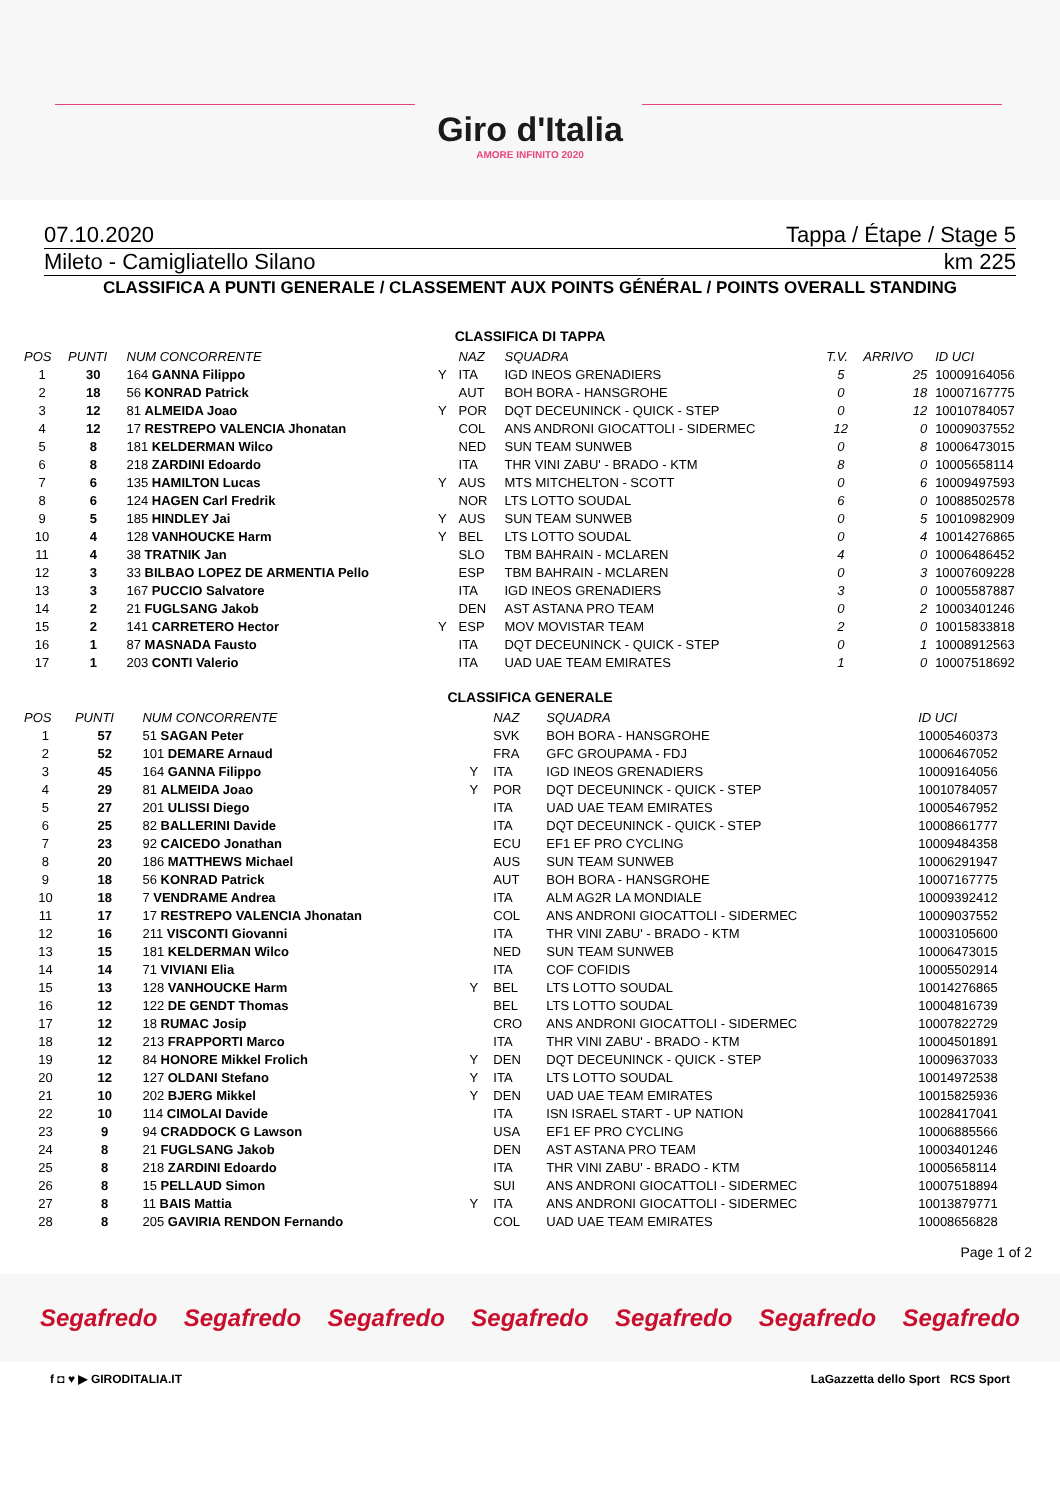Giro d'Italia
AMORE INFINITO 2020
07.10.2020 Tappa / Étape / Stage 5
Mileto - Camigliatello Silano km 225
CLASSIFICA A PUNTI GENERALE / CLASSEMENT AUX POINTS GÉNÉRAL / POINTS OVERALL STANDING
CLASSIFICA DI TAPPA
| POS | PUNTI | NUM CONCORRENTE | | NAZ | SQUADRA | T.V. | ARRIVO | ID UCI |
| --- | --- | --- | --- | --- | --- | --- | --- | --- |
| 1 | 30 | 164 GANNA Filippo | Y | ITA | IGD INEOS GRENADIERS | 5 | 25 | 10009164056 |
| 2 | 18 | 56 KONRAD Patrick | | AUT | BOH BORA - HANSGROHE | 0 | 18 | 10007167775 |
| 3 | 12 | 81 ALMEIDA Joao | Y | POR | DQT DECEUNINCK - QUICK - STEP | 0 | 12 | 10010784057 |
| 4 | 12 | 17 RESTREPO VALENCIA Jhonatan | | COL | ANS ANDRONI GIOCATTOLI - SIDERMEC | 12 | 0 | 10009037552 |
| 5 | 8 | 181 KELDERMAN Wilco | | NED | SUN TEAM SUNWEB | 0 | 8 | 10006473015 |
| 6 | 8 | 218 ZARDINI Edoardo | | ITA | THR VINI ZABU' - BRADO - KTM | 8 | 0 | 10005658114 |
| 7 | 6 | 135 HAMILTON Lucas | Y | AUS | MTS MITCHELTON - SCOTT | 0 | 6 | 10009497593 |
| 8 | 6 | 124 HAGEN Carl Fredrik | | NOR | LTS LOTTO SOUDAL | 6 | 0 | 10088502578 |
| 9 | 5 | 185 HINDLEY Jai | Y | AUS | SUN TEAM SUNWEB | 0 | 5 | 10010982909 |
| 10 | 4 | 128 VANHOUCKE Harm | Y | BEL | LTS LOTTO SOUDAL | 0 | 4 | 10014276865 |
| 11 | 4 | 38 TRATNIK Jan | | SLO | TBM BAHRAIN - MCLAREN | 4 | 0 | 10006486452 |
| 12 | 3 | 33 BILBAO LOPEZ DE ARMENTIA Pello | | ESP | TBM BAHRAIN - MCLAREN | 0 | 3 | 10007609228 |
| 13 | 3 | 167 PUCCIO Salvatore | | ITA | IGD INEOS GRENADIERS | 3 | 0 | 10005587887 |
| 14 | 2 | 21 FUGLSANG Jakob | | DEN | AST ASTANA PRO TEAM | 0 | 2 | 10003401246 |
| 15 | 2 | 141 CARRETERO Hector | Y | ESP | MOV MOVISTAR TEAM | 2 | 0 | 10015833818 |
| 16 | 1 | 87 MASNADA Fausto | | ITA | DQT DECEUNINCK - QUICK - STEP | 0 | 1 | 10008912563 |
| 17 | 1 | 203 CONTI Valerio | | ITA | UAD UAE TEAM EMIRATES | 1 | 0 | 10007518692 |
CLASSIFICA GENERALE
| POS | PUNTI | NUM CONCORRENTE | | NAZ | SQUADRA | ID UCI |
| --- | --- | --- | --- | --- | --- | --- |
| 1 | 57 | 51 SAGAN Peter | | SVK | BOH BORA - HANSGROHE | 10005460373 |
| 2 | 52 | 101 DEMARE Arnaud | | FRA | GFC GROUPAMA - FDJ | 10006467052 |
| 3 | 45 | 164 GANNA Filippo | Y | ITA | IGD INEOS GRENADIERS | 10009164056 |
| 4 | 29 | 81 ALMEIDA Joao | Y | POR | DQT DECEUNINCK - QUICK - STEP | 10010784057 |
| 5 | 27 | 201 ULISSI Diego | | ITA | UAD UAE TEAM EMIRATES | 10005467952 |
| 6 | 25 | 82 BALLERINI Davide | | ITA | DQT DECEUNINCK - QUICK - STEP | 10008661777 |
| 7 | 23 | 92 CAICEDO Jonathan | | ECU | EF1 EF PRO CYCLING | 10009484358 |
| 8 | 20 | 186 MATTHEWS Michael | | AUS | SUN TEAM SUNWEB | 10006291947 |
| 9 | 18 | 56 KONRAD Patrick | | AUT | BOH BORA - HANSGROHE | 10007167775 |
| 10 | 18 | 7 VENDRAME Andrea | | ITA | ALM AG2R LA MONDIALE | 10009392412 |
| 11 | 17 | 17 RESTREPO VALENCIA Jhonatan | | COL | ANS ANDRONI GIOCATTOLI - SIDERMEC | 10009037552 |
| 12 | 16 | 211 VISCONTI Giovanni | | ITA | THR VINI ZABU' - BRADO - KTM | 10003105600 |
| 13 | 15 | 181 KELDERMAN Wilco | | NED | SUN TEAM SUNWEB | 10006473015 |
| 14 | 14 | 71 VIVIANI Elia | | ITA | COF COFIDIS | 10005502914 |
| 15 | 13 | 128 VANHOUCKE Harm | Y | BEL | LTS LOTTO SOUDAL | 10014276865 |
| 16 | 12 | 122 DE GENDT Thomas | | BEL | LTS LOTTO SOUDAL | 10004816739 |
| 17 | 12 | 18 RUMAC Josip | | CRO | ANS ANDRONI GIOCATTOLI - SIDERMEC | 10007822729 |
| 18 | 12 | 213 FRAPPORTI Marco | | ITA | THR VINI ZABU' - BRADO - KTM | 10004501891 |
| 19 | 12 | 84 HONORE Mikkel Frolich | Y | DEN | DQT DECEUNINCK - QUICK - STEP | 10009637033 |
| 20 | 12 | 127 OLDANI Stefano | Y | ITA | LTS LOTTO SOUDAL | 10014972538 |
| 21 | 10 | 202 BJERG Mikkel | Y | DEN | UAD UAE TEAM EMIRATES | 10015825936 |
| 22 | 10 | 114 CIMOLAI Davide | | ITA | ISN ISRAEL START - UP NATION | 10028417041 |
| 23 | 9 | 94 CRADDOCK G Lawson | | USA | EF1 EF PRO CYCLING | 10006885566 |
| 24 | 8 | 21 FUGLSANG Jakob | | DEN | AST ASTANA PRO TEAM | 10003401246 |
| 25 | 8 | 218 ZARDINI Edoardo | | ITA | THR VINI ZABU' - BRADO - KTM | 10005658114 |
| 26 | 8 | 15 PELLAUD Simon | | SUI | ANS ANDRONI GIOCATTOLI - SIDERMEC | 10007518894 |
| 27 | 8 | 11 BAIS Mattia | Y | ITA | ANS ANDRONI GIOCATTOLI - SIDERMEC | 10013879771 |
| 28 | 8 | 205 GAVIRIA RENDON Fernando | | COL | UAD UAE TEAM EMIRATES | 10008656828 |
Page 1 of 2
Segafredo Segafredo Segafredo Segafredo Segafredo Segafredo Segafredo
f ◘ ♥ ▶ GIRODITALIA.IT LaGazzetta dello Sport RCS Sport